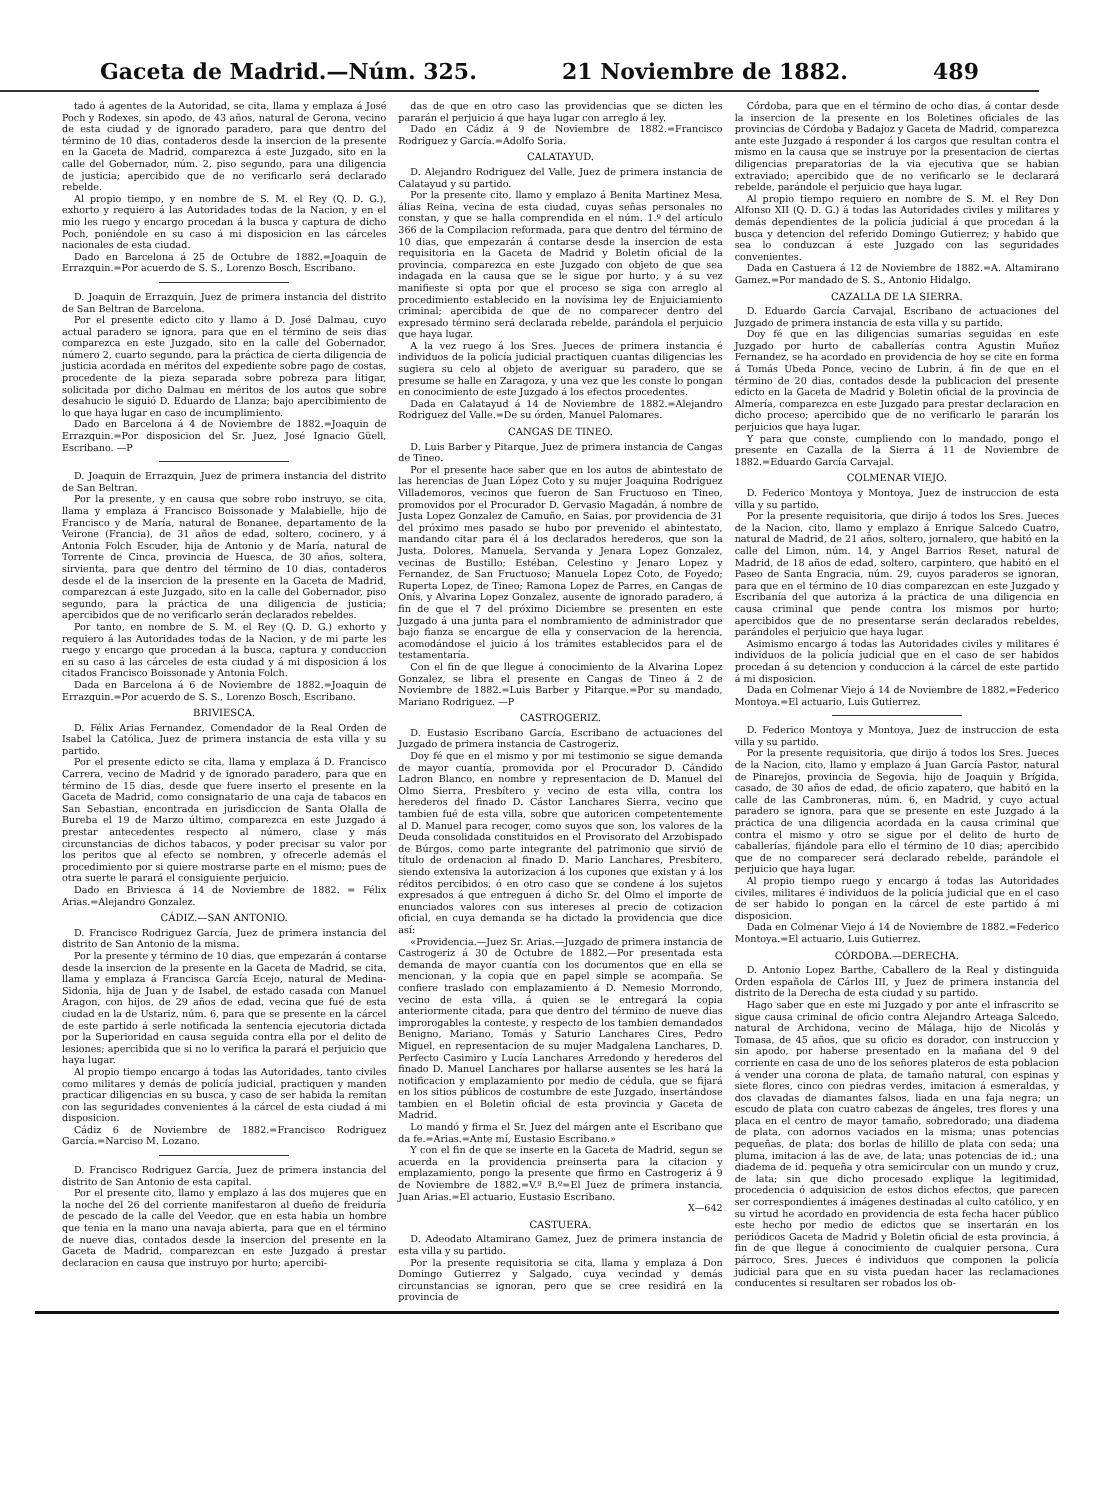Gaceta de Madrid.—Núm. 325. 21 Noviembre de 1882. 489
tado á agentes de la Autoridad, se cita, llama y emplaza á José Poch y Rodexes, sin apodo, de 43 años, natural de Gerona, vecino de esta ciudad y de ignorado paradero, para que dentro del término de 10 dias, contaderos desde la insercion de la presente en la Gaceta de Madrid, comparezca á este Juzgado, sito en la calle del Gobernador, núm. 2, piso segundo, para una diligencia de justicia; apercibido que de no verificarlo será declarado rebelde.
Al propio tiempo, y en nombre de S. M. el Rey (Q. D. G.), exhorto y requiero á las Autoridades todas de la Nacion, y en el mio les ruego y encargo procedan á la busca y captura de dicho Poch, poniéndole en su caso á mi disposicion en las cárceles nacionales de esta ciudad.
Dado en Barcelona á 25 de Octubre de 1882.=Joaquin de Errazquin.=Por acuerdo de S. S., Lorenzo Bosch, Escribano.
D. Joaquin de Errazquin, Juez de primera instancia del distrito de San Beltran de Barcelona.
Por el presente edicto cito y llamo á D. José Dalmau, cuyo actual paradero se ignora, para que en el término de seis dias comparezca en este Juzgado, sito en la calle del Gobernador, número 2, cuarto segundo, para la práctica de cierta diligencia de justicia acordada en méritos del expediente sobre pago de costas, procedente de la pieza separada sobre pobreza para litigar, solicitada por dicho Dalmau en méritos de los autos que sobre desahucio le siguió D. Eduardo de Llanza; bajo apercibimiento de lo que haya lugar en caso de incumplimiento.
Dado en Barcelona á 4 de Noviembre de 1882.=Joaquin de Errazquin.=Por disposicion del Sr. Juez, José Ignacio Güell, Escribano. —P
D. Joaquin de Errazquin, Juez de primera instancia del distrito de San Beltran.
Por la presente, y en causa que sobre robo instruyo, se cita, llama y emplaza á Francisco Boissonade y Malabielle, hijo de Francisco y de María, natural de Bonanee, departamento de la Veirone (Francia), de 31 años de edad, soltero, cocinero, y á Antonia Folch Escuder, hija de Antonio y de María, natural de Torrente de Cinca, provincia de Huesca, de 30 años, soltera, sirvienta, para que dentro del término de 10 dias, contaderos desde el de la insercion de la presente en la Gaceta de Madrid, comparezcan á este Juzgado, sito en la calle del Gobernador, piso segundo, para la práctica de una diligencia de justicia; apercibidos que de no verificarlo serán declarados rebeldes.
Por tanto, en nombre de S. M. el Rey (Q. D. G.) exhorto y requiero á las Autoridades todas de la Nacion, y de mi parte les ruego y encargo que procedan á la busca, captura y conduccion en su caso á las cárceles de esta ciudad y á mi disposicion á los citados Francisco Boissonade y Antonia Folch.
Dada en Barcelona á 6 de Noviembre de 1882.=Joaquin de Errazquin.=Por acuerdo de S. S., Lorenzo Bosch, Escribano.
BRIVIESCA.
D. Félix Arias Fernandez, Comendador de la Real Orden de Isabel la Católica, Juez de primera instancia de esta villa y su partido.
Por el presente edicto se cita, llama y emplaza á D. Francisco Carrera, vecino de Madrid y de ignorado paradero, para que en término de 15 dias, desde que fuere inserto el presente en la Gaceta de Madrid, como consignatario de una caja de tabacos en San Sebastian, encontrada en jurisdiccion de Santa Olalla de Bureba el 19 de Marzo último, comparezca en este Juzgado á prestar antecedentes respecto al número, clase y más circunstancias de dichos tabacos, y poder precisar su valor por los peritos que al efecto se nombren, y ofrecerle además el procedimiento por si quiere mostrarse parte en el mismo; pues de otra suerte le parará el consiguiente perjuicio.
Dado en Briviesca á 14 de Noviembre de 1882. = Félix Arias.=Alejandro Gonzalez.
CÁDIZ.—SAN ANTONIO.
D. Francisco Rodriguez García, Juez de primera instancia del distrito de San Antonio de la misma.
Por la presente y término de 10 dias, que empezarán á contarse desde la insercion de la presente en la Gaceta de Madrid, se cita, llama y emplaza á Francisca García Ecejo, natural de Medina-Sidonia, hija de Juan y de Isabel, de estado casada con Manuel Aragon, con hijos, de 29 años de edad, vecina que fué de esta ciudad en la de Ustariz, núm. 6, para que se presente en la cárcel de este partido á serle notificada la sentencia ejecutoria dictada por la Superioridad en causa seguida contra ella por el delito de lesiones; apercibida que si no lo verifica la parará el perjuicio que haya lugar.
Al propio tiempo encargo á todas las Autoridades, tanto civiles como militares y demás de policía judicial, practiquen y manden practicar diligencias en su busca, y caso de ser habida la remitan con las seguridades convenientes á la cárcel de esta ciudad á mi disposicion.
Cádiz 6 de Noviembre de 1882.=Francisco Rodriguez García.=Narciso M. Lozano.
D. Francisco Rodriguez García, Juez de primera instancia del distrito de San Antonio de esta capital.
Por el presente cito, llamo y emplazo á las dos mujeres que en la noche del 26 del corriente manifestaron al dueño de freiduría de pescado de la calle del Veedor, que en esta habia un hombre que tenia en la mano una navaja abierta, para que en el término de nueve dias, contados desde la insercion del presente en la Gaceta de Madrid, comparezcan en este Juzgado á prestar declaracion en causa que instruyo por hurto; apercibi-
das de que en otro caso las providencias que se dicten les pararán el perjuicio á que haya lugar con arreglo á ley.
Dado en Cádiz á 9 de Noviembre de 1882.=Francisco Rodriguez y García.=Adolfo Soria.
CALATAYUD.
D. Alejandro Rodriguez del Valle, Juez de primera instancia de Calatayud y su partido.
Por la presente cito, llamo y emplazo á Benita Martinez Mesa, álias Reina, vecina de esta ciudad, cuyas señas personales no constan, y que se halla comprendida en el núm. 1.º del artículo 366 de la Compilacion reformada, para que dentro del término de 10 dias, que empezarán á contarse desde la insercion de esta requisitoria en la Gaceta de Madrid y Boletin oficial de la provincia, comparezca en este Juzgado con objeto de que sea indagada en la causa que se le sigue por hurto, y á su vez manifieste si opta por que el proceso se siga con arreglo al procedimiento establecido en la novísima ley de Enjuiciamiento criminal; apercibida de que de no comparecer dentro del expresado término será declarada rebelde, parándola el perjuicio que haya lugar.
A la vez ruego á los Sres. Jueces de primera instancia é individuos de la policía judicial practiquen cuantas diligencias les sugiera su celo al objeto de averiguar su paradero, que se presume se halle en Zaragoza, y una vez que les conste lo pongan en conocimiento de este Juzgado á los efectos procedentes.
Dada en Calatayud á 14 de Noviembre de 1882.=Alejandro Rodriguez del Valle.=De su órden, Manuel Palomares.
CANGAS DE TINEO.
D. Luis Barber y Pitarque, Juez de primera instancia de Cangas de Tineo.
Por el presente hace saber que en los autos de abintestato de las herencias de Juan López Coto y su mujer Joaquina Rodriguez Villademoros, vecinos que fueron de San Fructuoso en Tineo, promovidos por el Procurador D. Gervasio Magadán, á nombre de Justa Lopez Gonzalez de Camuño, en Saias, por providencia de 31 del próximo mes pasado se hubo por prevenido el abintestato, mandando citar para él á los declarados herederos, que son la Justa, Dolores, Manuela, Servanda y Jenara Lopez Gonzalez, vecinas de Bustillo; Estéban, Celestino y Jenaro Lopez y Fernandez, de San Fructuoso; Manuela Lopez Coto, de Foyedo; Ruperta Lopez, de Tineo; Ramona Lopez de Parres, en Cangas de Onís, y Alvarina Lopez Gonzalez, ausente de ignorado paradero, á fin de que el 7 del próximo Diciembre se presenten en este Juzgado á una junta para el nombramiento de administrador que bajo fianza se encargue de ella y conservacion de la herencia, acomodándose el juicio á los trámites establecidos para el de testamentaría.
Con el fin de que llegue á conocimiento de la Alvarina Lopez Gonzalez, se libra el presente en Cangas de Tineo á 2 de Noviembre de 1882.=Luis Barber y Pitarque.=Por su mandado, Mariano Rodriguez. —P
CASTROGERIZ.
D. Eustasio Escribano García, Escribano de actuaciones del Juzgado de primera instancia de Castrogeriz.
Doy fé que en el mismo y por mi testimonio se sigue demanda de mayor cuantía, promovida por el Procurador D. Cándido Ladron Blanco, en nombre y representacion de D. Manuel del Olmo Sierra, Presbítero y vecino de esta villa, contra los herederos del finado D. Cástor Lanchares Sierra, vecino que tambien fué de esta villa, sobre que autoricen competentemente al D. Manuel para recoger, como suyos que son, los valores de la Deuda consolidada constituidos en el Provisorato del Arzobispado de Búrgos, como parte integrante del patrimonio que sirvió de título de ordenacion al finado D. Mario Lanchares, Presbítero, siendo extensiva la autorizacion á los cupones que existan y á los réditos percibidos, ó en otro caso que se condene á los sujetos expresados á que entreguen á dicho Sr. del Olmo el importe de enunciados valores con sus intereses al precio de cotizacion oficial, en cuya demanda se ha dictado la providencia que dice así:
«Providencia.—Juez Sr. Arias.—Juzgado de primera instancia de Castrogeriz á 30 de Octubre de 1882.—Por presentada esta demanda de mayor cuantía con los documentos que en ella se mencionan, y la copia que en papel simple se acompaña. Se confiere traslado con emplazamiento á D. Nemesio Morrondo, vecino de esta villa, á quien se le entregará la copia anteriormente citada, para que dentro del término de nueve dias improrogables la conteste, y respecto de los tambien demandados Benigno, Mariano, Tomás y Saturio Lanchares Cires, Pedro Miguel, en representacion de su mujer Madgalena Lanchares, D. Perfecto Casimiro y Lucía Lanchares Arredondo y herederos del finado D. Manuel Lanchares por hallarse ausentes se les hará la notificacion y emplazamiento por medio de cédula, que se fijará en los sitios públicos de costumbre de este Juzgado, insertándose tambien en el Boletin oficial de esta provincia y Gaceta de Madrid.
Lo mandó y firma el Sr. Juez del márgen ante el Escribano que da fe.=Arias.=Ante mí, Eustasio Escribano.»
Y con el fin de que se inserte en la Gaceta de Madrid, segun se acuerda en la providencia preinserta para la citacion y emplazamiento, pongo la presente que firmo en Castrogeriz á 9 de Noviembre de 1882.=V.º B.º=El Juez de primera instancia, Juan Arias.=El actuario, Eustasio Escribano.
X—642
CASTUERA.
D. Adeodato Altamirano Gamez, Juez de primera instancia de esta villa y su partido.
Por la presente requisitoria se cita, llama y emplaza á Don Domingo Gutierrez y Salgado, cuya vecindad y demás circunstancias se ignoran, pero que se cree residirá en la provincia de
Córdoba, para que en el término de ocho dias, á contar desde la insercion de la presente en los Boletines oficiales de las provincias de Córdoba y Badajoz y Gaceta de Madrid, comparezca ante este Juzgado á responder á los cargos que resultan contra el mismo en la causa que se instruye por la presentacion de ciertas diligencias preparatorias de la via ejecutiva que se habian extraviado; apercibido que de no verificarlo se le declarará rebelde, parándole el perjuicio que haya lugar.
Al propio tiempo requiero en nombre de S. M. el Rey Don Alfonso XII (Q. D. G.) á todas las Autoridades civiles y militares y demás dependientes de la policía judicial á que procedan á la busca y detencion del referido Domingo Gutierrez; y habido que sea lo conduzcan á este Juzgado con las seguridades convenientes.
Dada en Castuera á 12 de Noviembre de 1882.=A. Altamirano Gamez.=Por mandado de S. S., Antonio Hidalgo.
CAZALLA DE LA SIERRA.
D. Eduardo García Carvajal, Escribano de actuaciones del Juzgado de primera instancia de esta villa y su partido.
Doy fé que en las diligencias sumarias seguidas en este Juzgado por hurto de caballerías contra Agustin Muñoz Fernandez, se ha acordado en providencia de hoy se cite en forma á Tomás Ubeda Ponce, vecino de Lubrin, á fin de que en el término de 20 dias, contados desde la publicacion del presente edicto en la Gaceta de Madrid y Boletin oficial de la provincia de Almería, comparezca en este Juzgado para prestar declaracion en dicho proceso; apercibido que de no verificarlo le pararán los perjuicios que haya lugar.
Y para que conste, cumpliendo con lo mandado, pongo el presente en Cazalla de la Sierra á 11 de Noviembre de 1882.=Eduardo García Carvajal.
COLMENAR VIEJO.
D. Federico Montoya y Montoya, Juez de instruccion de esta villa y su partido.
Por la presente requisitoria, que dirijo á todos los Sres. Jueces de la Nacion, cito, llamo y emplazo á Enrique Salcedo Cuatro, natural de Madrid, de 21 años, soltero, jornalero, que habitó en la calle del Limon, núm. 14, y Angel Barrios Reset, natural de Madrid, de 18 años de edad, soltero, carpintero, que habitó en el Paseo de Santa Engracia, núm. 29, cuyos paraderos se ignoran, para que en el término de 10 dias comparezcan en este Juzgado y Escribanía del que autoriza á la práctica de una diligencia en causa criminal que pende contra los mismos por hurto; apercibidos que de no presentarse serán declarados rebeldes, parándoles el perjuicio que haya lugar.
Asimismo encargo á todas las Autoridades civiles y militares é individuos de la policía judicial que en el caso de ser habidos procedan á su detencion y conduccion á la cárcel de este partido á mi disposicion.
Dada en Colmenar Viejo á 14 de Noviembre de 1882.=Federico Montoya.=El actuario, Luis Gutierrez.
D. Federico Montoya y Montoya, Juez de instruccion de esta villa y su partido.
Por la presente requisitoria, que dirijo á todos los Sres. Jueces de la Nacion, cito, llamo y emplazo á Juan García Pastor, natural de Pinarejos, provincia de Segovia, hijo de Joaquin y Brígida, casado, de 30 años de edad, de oficio zapatero, que habitó en la calle de las Cambroneras, núm. 6, en Madrid, y cuyo actual paradero se ignora, para que se presente en este Juzgado á la práctica de una diligencia acordada en la causa criminal que contra el mismo y otro se sigue por el delito de hurto de caballerías, fijándole para ello el término de 10 dias; apercibido que de no comparecer será declarado rebelde, parándole el perjuicio que haya lugar.
Al propio tiempo ruego y encargo á todas las Autoridades civiles, militares é individuos de la policía judicial que en el caso de ser habido lo pongan en la cárcel de este partido á mi disposicion.
Dada en Colmenar Viejo á 14 de Noviembre de 1882.=Federico Montoya.=El actuario, Luis Gutierrez.
CÓRDOBA.—DERECHA.
D. Antonio Lopez Barthe, Caballero de la Real y distinguida Orden española de Cárlos III, y Juez de primera instancia del distrito de la Derecha de esta ciudad y su partido.
Hago saber que en este mi Juzgado y por ante el infrascrito se sigue causa criminal de oficio contra Alejandro Arteaga Salcedo, natural de Archidona, vecino de Málaga, hijo de Nicolás y Tomasa, de 45 años, que su oficio es dorador, con instruccion y sin apodo, por haberse presentado en la mañana del 9 del corriente en casa de uno de los señores plateros de esta poblacion á vender una corona de plata, de tamaño natural, con espinas y siete flores, cinco con piedras verdes, imitacion á esmeraldas, y dos clavadas de diamantes falsos, liada en una faja negra; un escudo de plata con cuatro cabezas de ángeles, tres flores y una placa en el centro de mayor tamaño, sobredorado; una diadema de plata, con adornos vaciados en la misma; unas potencias pequeñas, de plata; dos borlas de hilillo de plata con seda; una pluma, imitacion á las de ave, de lata; unas potencias de id.; una diadema de id. pequeña y otra semicircular con un mundo y cruz, de lata; sin que dicho procesado explique la legitimidad, procedencia ó adquisicion de estos dichos efectos, que parecen ser correspondientes á imágenes destinadas al culto católico, y en su virtud he acordado en providencia de esta fecha hacer público este hecho por medio de edictos que se insertarán en los periódicos Gaceta de Madrid y Boletin oficial de esta provincia, á fin de que llegue á conocimiento de cualquier persona, Cura párroco, Sres. Jueces é individuos que componen la policía judicial para que en su vista puedan hacer las reclamaciones conducentes si resultaren ser robados los ob-